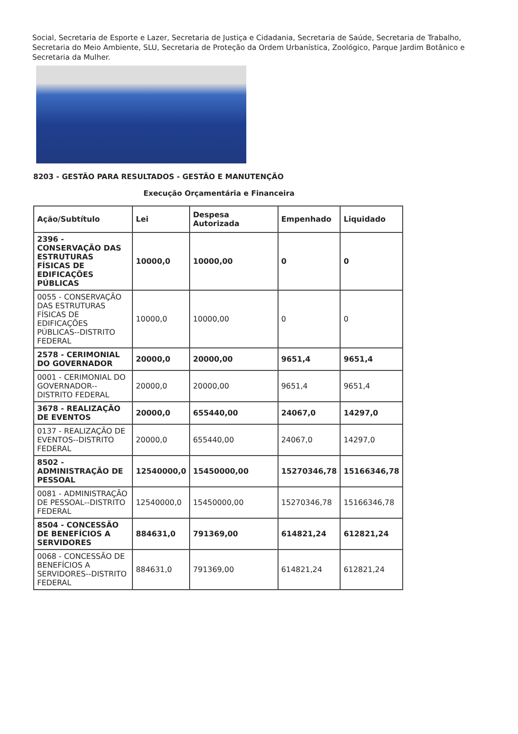Social, Secretaria de Esporte e Lazer, Secretaria de Justiça e Cidadania, Secretaria de Saúde, Secretaria de Trabalho, Secretaria do Meio Ambiente, SLU, Secretaria de Proteção da Ordem Urbanística, Zoológico, Parque Jardim Botânico e Secretaria da Mulher.
8203 - GESTÃO PARA RESULTADOS - GESTÃO E MANUTENÇÃO
Execução Orçamentária e Financeira
| Ação/Subtítulo | Lei | Despesa Autorizada | Empenhado | Liquidado |
| --- | --- | --- | --- | --- |
| 2396 - CONSERVAÇÃO DAS ESTRUTURAS FÍSICAS DE EDIFICAÇÕES PÚBLICAS | 10000,0 | 10000,00 | 0 | 0 |
| 0055 - CONSERVAÇÃO DAS ESTRUTURAS FÍSICAS DE EDIFICAÇÕES PÚBLICAS--DISTRITO FEDERAL | 10000,0 | 10000,00 | 0 | 0 |
| 2578 - CERIMONIAL DO GOVERNADOR | 20000,0 | 20000,00 | 9651,4 | 9651,4 |
| 0001 - CERIMONIAL DO GOVERNADOR--DISTRITO FEDERAL | 20000,0 | 20000,00 | 9651,4 | 9651,4 |
| 3678 - REALIZAÇÃO DE EVENTOS | 20000,0 | 655440,00 | 24067,0 | 14297,0 |
| 0137 - REALIZAÇÃO DE EVENTOS--DISTRITO FEDERAL | 20000,0 | 655440,00 | 24067,0 | 14297,0 |
| 8502 - ADMINISTRAÇÃO DE PESSOAL | 12540000,0 | 15450000,00 | 15270346,78 | 15166346,78 |
| 0081 - ADMINISTRAÇÃO DE PESSOAL--DISTRITO FEDERAL | 12540000,0 | 15450000,00 | 15270346,78 | 15166346,78 |
| 8504 - CONCESSÃO DE BENEFÍCIOS A SERVIDORES | 884631,0 | 791369,00 | 614821,24 | 612821,24 |
| 0068 - CONCESSÃO DE BENEFÍCIOS A SERVIDORES--DISTRITO FEDERAL | 884631,0 | 791369,00 | 614821,24 | 612821,24 |